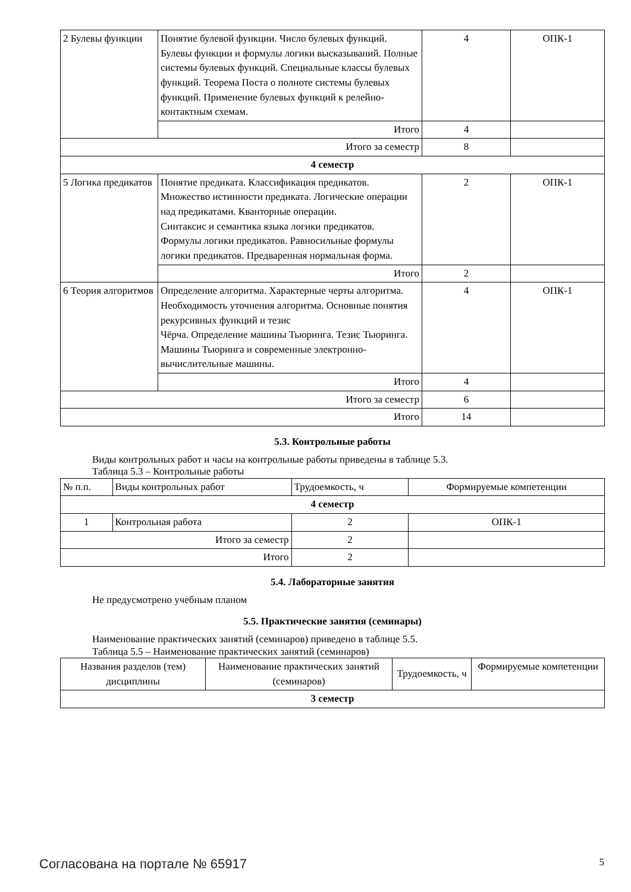| 2 Булевы функции | Понятие булевой функции. Число булевых функций. Булевы функции и формулы логики высказываний. Полные системы булевых функций. Специальные классы булевых функций. Теорема Поста о полноте системы булевых функций. Применение булевых функций к релейно-контактным схемам. | 4 | ОПК-1 |
| | Итого | 4 | |
| Итого за семестр | | 8 | |
| 4 семестр | | | |
| 5 Логика предикатов | Понятие предиката. Классификация предикатов. Множество истинности предиката. Логические операции над предикатами. Кванторные операции. Синтаксис и семантика языка логики предикатов. Формулы логики предикатов. Равносильные формулы логики предикатов. Предваренная нормальная форма. | 2 | ОПК-1 |
| | Итого | 2 | |
| 6 Теория алгоритмов | Определение алгоритма. Характерные черты алгоритма. Необходимость уточнения алгоритма. Основные понятия рекурсивных функций и тезис Чёрча. Определение машины Тьюринга. Тезис Тьюринга. Машины Тьюринга и современные электронно-вычислительные машины. | 4 | ОПК-1 |
| | Итого | 4 | |
| Итого за семестр | | 6 | |
| Итого | | 14 | |
5.3. Контрольные работы
Виды контрольных работ и часы на контрольные работы приведены в таблице 5.3.
Таблица 5.3 – Контрольные работы
| № п.п. | Виды контрольных работ | Трудоемкость, ч | Формируемые компетенции |
| 4 семестр | | | |
| 1 | Контрольная работа | 2 | ОПК-1 |
| Итого за семестр | | 2 | |
| Итого | | 2 | |
5.4. Лабораторные занятия
Не предусмотрено учебным планом
5.5. Практические занятия (семинары)
Наименование практических занятий (семинаров) приведено в таблице 5.5.
Таблица 5.5 – Наименование практических занятий (семинаров)
| Названия разделов (тем) дисциплины | Наименование практических занятий (семинаров) | Трудоемкость, ч | Формируемые компетенции |
| 3 семестр | | | |
Согласована на портале № 65917 5